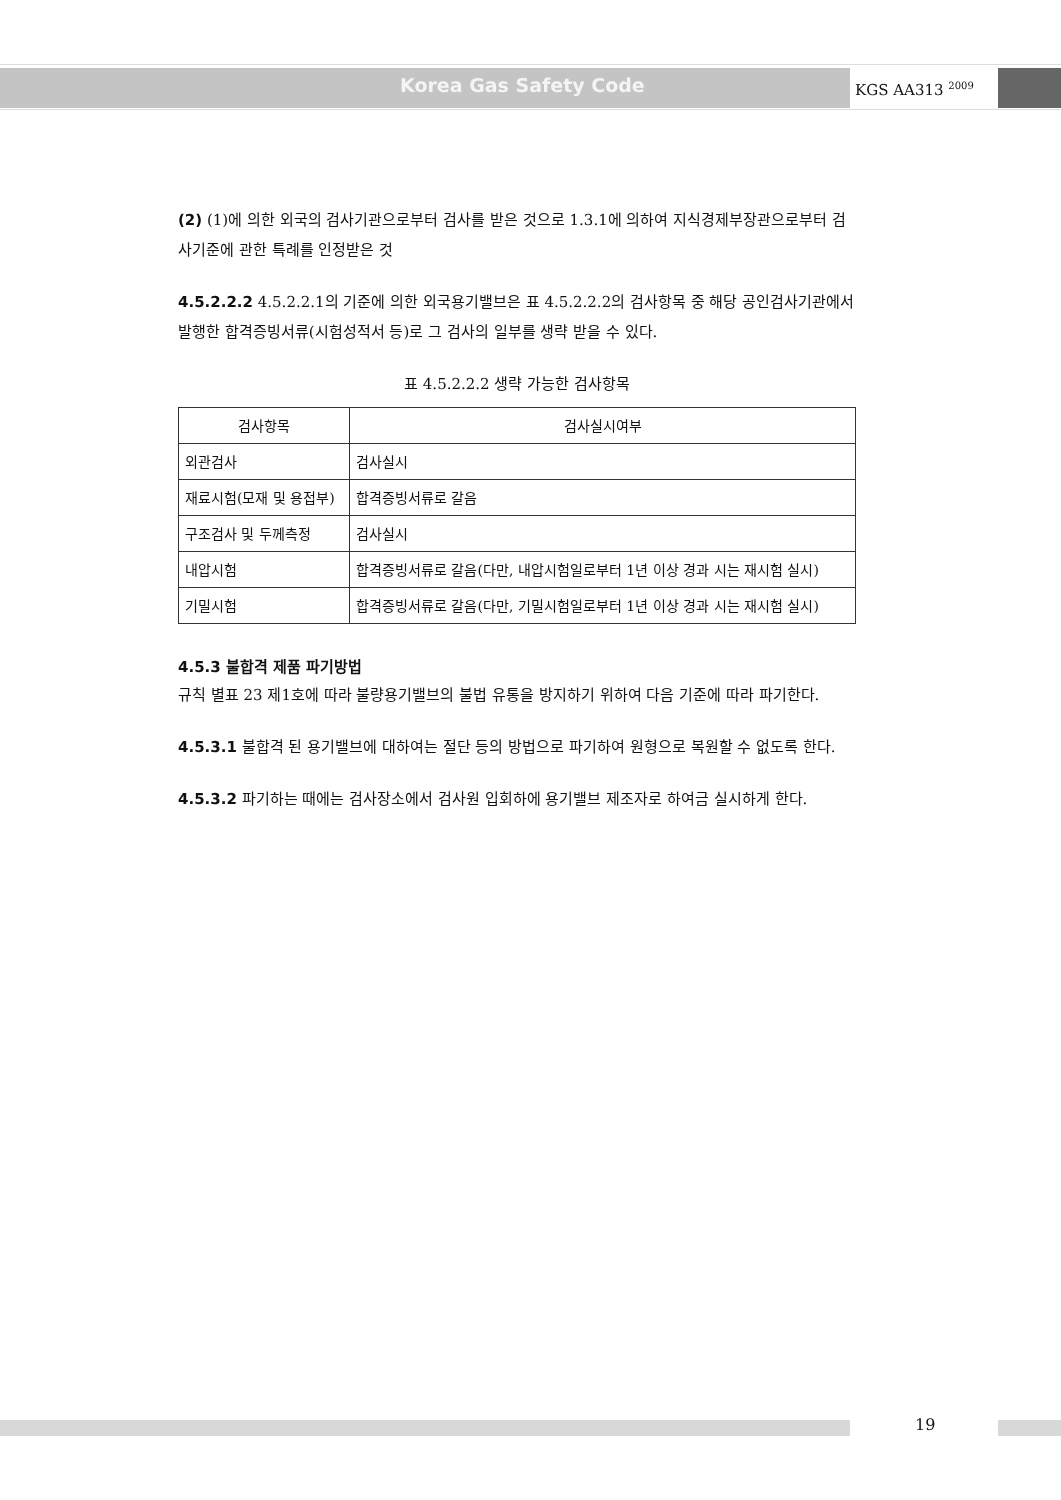Korea Gas Safety Code KGS AA313 <sup>2009</sup>
(2) (1)에 의한 외국의 검사기관으로부터 검사를 받은 것으로 1.3.1에 의하여 지식경제부장관으로부터 검사기준에 관한 특례를 인정받은 것
4.5.2.2.2 4.5.2.2.1의 기준에 의한 외국용기밸브은 표 4.5.2.2.2의 검사항목 중 해당 공인검사기관에서 발행한 합격증빙서류(시험성적서 등)로 그 검사의 일부를 생략 받을 수 있다.
표 4.5.2.2.2 생략 가능한 검사항목
| 검사항목 | 검사실시여부 |
| --- | --- |
| 외관검사 | 검사실시 |
| 재료시험(모재 및 용접부) | 합격증빙서류로 갈음 |
| 구조검사 및 두께측정 | 검사실시 |
| 내압시험 | 합격증빙서류로 갈음(다만, 내압시험일로부터 1년 이상 경과 시는 재시험 실시) |
| 기밀시험 | 합격증빙서류로 갈음(다만, 기밀시험일로부터 1년 이상 경과 시는 재시험 실시) |
4.5.3 불합격 제품 파기방법
규칙 별표 23 제1호에 따라 불량용기밸브의 불법 유통을 방지하기 위하여 다음 기준에 따라 파기한다.
4.5.3.1 불합격 된 용기밸브에 대하여는 절단 등의 방법으로 파기하여 원형으로 복원할 수 없도록 한다.
4.5.3.2 파기하는 때에는 검사장소에서 검사원 입회하에 용기밸브 제조자로 하여금 실시하게 한다.
19